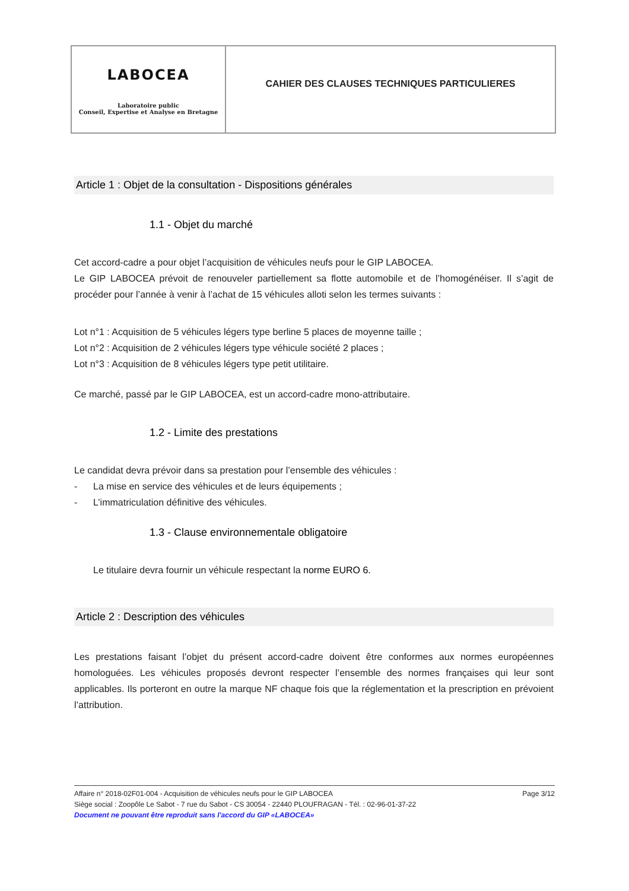LABOCEA
Laboratoire public
Conseil, Expertise et Analyse en Bretagne
CAHIER DES CLAUSES TECHNIQUES PARTICULIERES
Article 1 : Objet de la consultation - Dispositions générales
1.1 - Objet du marché
Cet accord-cadre a pour objet l’acquisition de véhicules neufs pour le GIP LABOCEA.
Le GIP LABOCEA prévoit de renouveler partiellement sa flotte automobile et de l’homogénéiser. Il s’agit de procéder pour l’année à venir à l’achat de 15 véhicules alloti selon les termes suivants :
Lot n°1 : Acquisition de 5 véhicules légers type berline 5 places de moyenne taille ;
Lot n°2 : Acquisition de 2 véhicules légers type véhicule société 2 places ;
Lot n°3 : Acquisition de 8 véhicules légers type petit utilitaire.
Ce marché, passé par le GIP LABOCEA, est un accord-cadre mono-attributaire.
1.2 - Limite des prestations
Le candidat devra prévoir dans sa prestation pour l’ensemble des véhicules :
- La mise en service des véhicules et de leurs équipements ;
- L’immatriculation définitive des véhicules.
1.3 - Clause environnementale obligatoire
Le titulaire devra fournir un véhicule respectant la norme EURO 6.
Article 2 : Description des véhicules
Les prestations faisant l’objet du présent accord-cadre doivent être conformes aux normes européennes homologuées. Les véhicules proposés devront respecter l’ensemble des normes françaises qui leur sont applicables. Ils porteront en outre la marque NF chaque fois que la réglementation et la prescription en prévoient l’attribution.
Affaire n° 2018-02F01-004 - Acquisition de véhicules neufs pour le GIP LABOCEA Page 3/12
Siège social : Zoopôle Le Sabot - 7 rue du Sabot - CS 30054 - 22440 PLOUFRAGAN - Tél. : 02-96-01-37-22
Document ne pouvant être reproduit sans l'accord du GIP «LABOCEA»